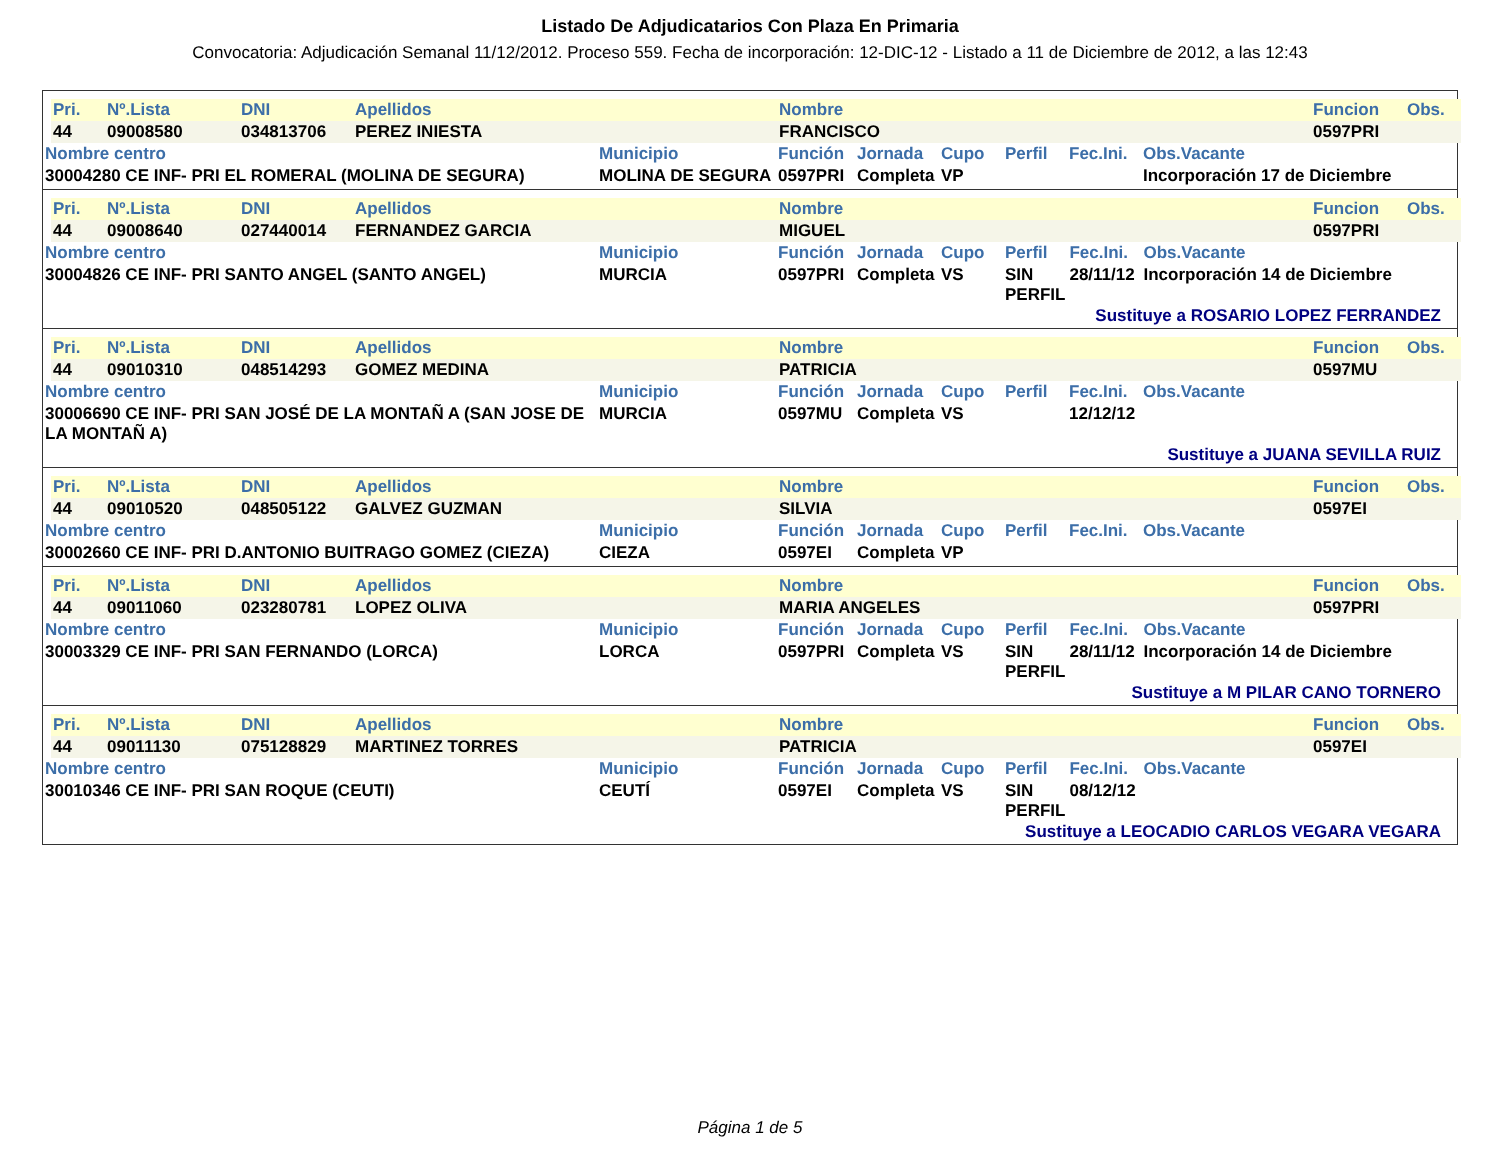Listado De Adjudicatarios Con Plaza En Primaria
Convocatoria: Adjudicación Semanal 11/12/2012. Proceso 559. Fecha de incorporación: 12-DIC-12 - Listado a 11 de Diciembre de 2012, a las 12:43
| Pri. | Nº.Lista | DNI | Apellidos | Nombre | Funcion | Obs. |
| 44 | 09008580 | 034813706 | PEREZ INIESTA | FRANCISCO | 0597PRI | |
| Nombre centro | Municipio | Función | Jornada | Cupo | Perfil | Fec.Ini. | Obs.Vacante |
| 30004280 CE INF- PRI EL ROMERAL (MOLINA DE SEGURA) | MOLINA DE SEGURA | 0597PRI | Completa | VP | | | Incorporación 17 de Diciembre |
| Pri. | Nº.Lista | DNI | Apellidos | Nombre | Funcion | Obs. |
| 44 | 09008640 | 027440014 | FERNANDEZ GARCIA | MIGUEL | 0597PRI | |
| Nombre centro | Municipio | Función | Jornada | Cupo | Perfil | Fec.Ini. | Obs.Vacante |
| 30004826 CE INF- PRI SANTO ANGEL (SANTO ANGEL) | MURCIA | 0597PRI | Completa | VS | SIN PERFIL | 28/11/12 | Incorporación 14 de Diciembre |
Sustituye a ROSARIO LOPEZ FERRANDEZ
| Pri. | Nº.Lista | DNI | Apellidos | Nombre | Funcion | Obs. |
| 44 | 09010310 | 048514293 | GOMEZ MEDINA | PATRICIA | 0597MU | |
| Nombre centro | Municipio | Función | Jornada | Cupo | Perfil | Fec.Ini. | Obs.Vacante |
| 30006690 CE INF- PRI SAN JOSÉ DE LA MONTAÑ A (SAN JOSE DE LA MONTAÑ A) | MURCIA | 0597MU | Completa | VS | | 12/12/12 | |
Sustituye a JUANA SEVILLA RUIZ
| Pri. | Nº.Lista | DNI | Apellidos | Nombre | Funcion | Obs. |
| 44 | 09010520 | 048505122 | GALVEZ GUZMAN | SILVIA | 0597EI | |
| Nombre centro | Municipio | Función | Jornada | Cupo | Perfil | Fec.Ini. | Obs.Vacante |
| 30002660 CE INF- PRI D.ANTONIO BUITRAGO GOMEZ (CIEZA) | CIEZA | 0597EI | Completa | VP | | | |
| Pri. | Nº.Lista | DNI | Apellidos | Nombre | Funcion | Obs. |
| 44 | 09011060 | 023280781 | LOPEZ OLIVA | MARIA ANGELES | 0597PRI | |
| Nombre centro | Municipio | Función | Jornada | Cupo | Perfil | Fec.Ini. | Obs.Vacante |
| 30003329 CE INF- PRI SAN FERNANDO (LORCA) | LORCA | 0597PRI | Completa | VS | SIN PERFIL | 28/11/12 | Incorporación 14 de Diciembre |
Sustituye a M PILAR CANO TORNERO
| Pri. | Nº.Lista | DNI | Apellidos | Nombre | Funcion | Obs. |
| 44 | 09011130 | 075128829 | MARTINEZ TORRES | PATRICIA | 0597EI | |
| Nombre centro | Municipio | Función | Jornada | Cupo | Perfil | Fec.Ini. | Obs.Vacante |
| 30010346 CE INF- PRI SAN ROQUE (CEUTI) | CEUTÍ | 0597EI | Completa | VS | SIN PERFIL | 08/12/12 | |
Sustituye a LEOCADIO CARLOS VEGARA VEGARA
Página 1 de 5